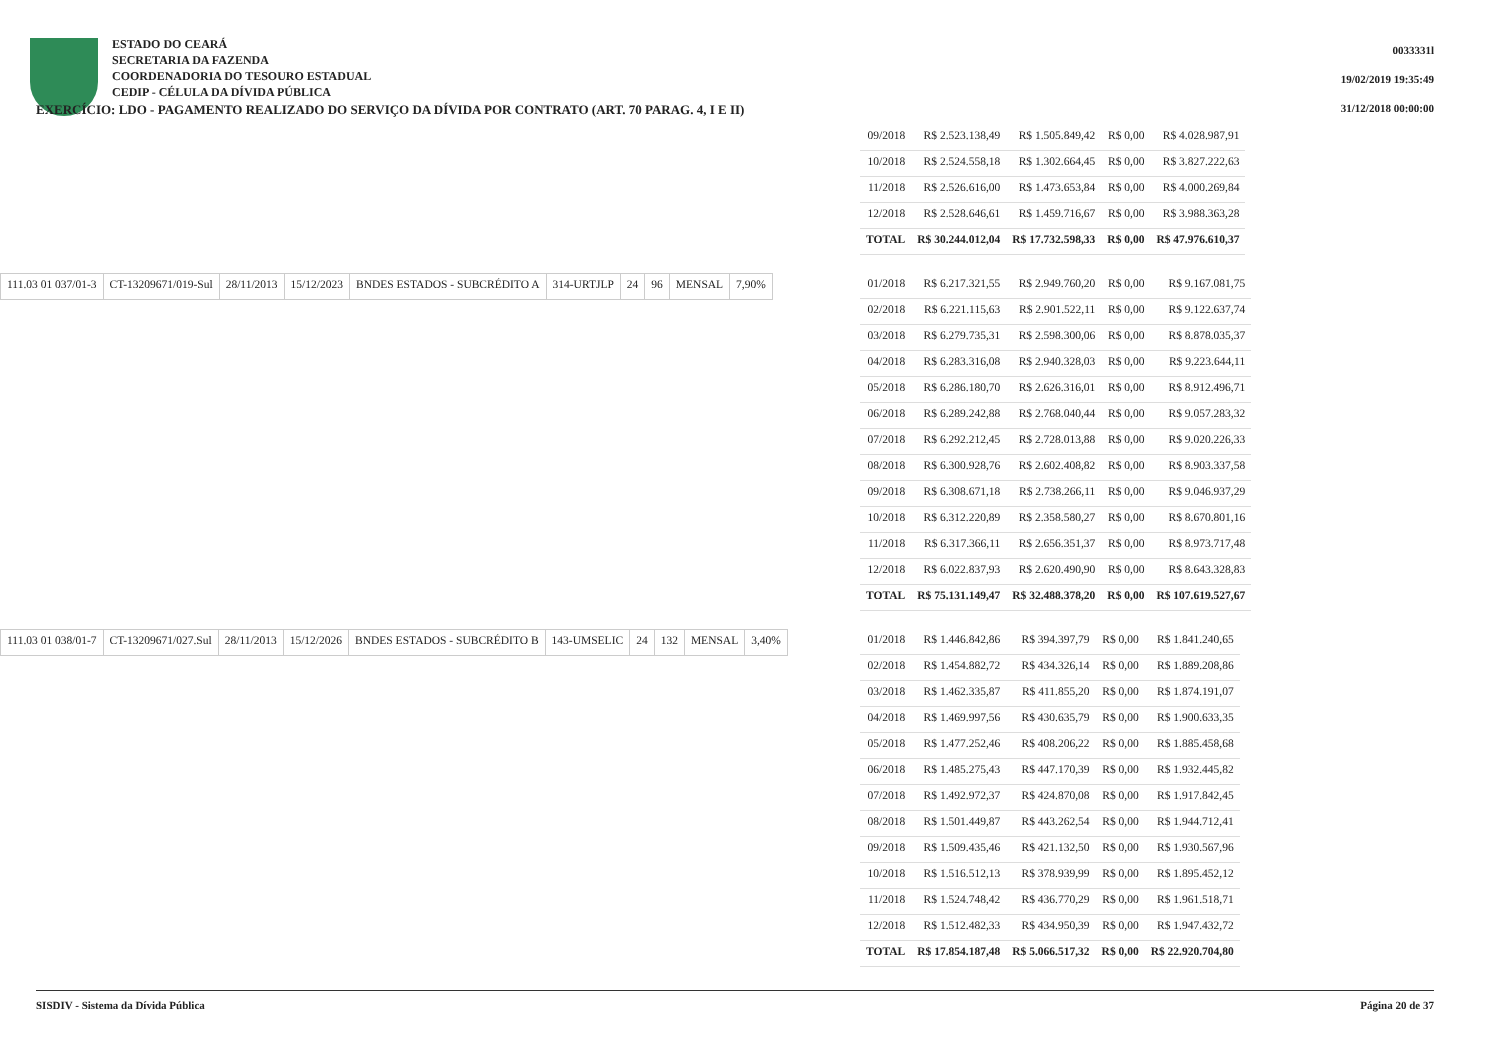ESTADO DO CEARÁ
SECRETARIA DA FAZENDA
COORDENADORIA DO TESOURO ESTADUAL
CEDIP - CÉLULA DA DÍVIDA PÚBLICA
EXERCÍCIO: LDO - PAGAMENTO REALIZADO DO SERVIÇO DA DÍVIDA POR CONTRATO (ART. 70 PARAG. 4, I E II)
0033331l
19/02/2019 19:35:49
31/12/2018 00:00:00
| 09/2018 | R$ 2.523.138,49 | R$ 1.505.849,42 | R$ 0,00 | R$ 4.028.987,91 |
| 10/2018 | R$ 2.524.558,18 | R$ 1.302.664,45 | R$ 0,00 | R$ 3.827.222,63 |
| 11/2018 | R$ 2.526.616,00 | R$ 1.473.653,84 | R$ 0,00 | R$ 4.000.269,84 |
| 12/2018 | R$ 2.528.646,61 | R$ 1.459.716,67 | R$ 0,00 | R$ 3.988.363,28 |
| TOTAL | R$ 30.244.012,04 | R$ 17.732.598,33 | R$ 0,00 | R$ 47.976.610,37 |
| 111.03 01 037/01-3 | CT-13209671/019-Sul | 28/11/2013 | 15/12/2023 | BNDES ESTADOS - SUBCRÉDITO A | 314-URTJLP | 24 | 96 | MENSAL | 7,90% |
| 01/2018 | R$ 6.217.321,55 | R$ 2.949.760,20 | R$ 0,00 | R$ 9.167.081,75 |
| 02/2018 | R$ 6.221.115,63 | R$ 2.901.522,11 | R$ 0,00 | R$ 9.122.637,74 |
| 03/2018 | R$ 6.279.735,31 | R$ 2.598.300,06 | R$ 0,00 | R$ 8.878.035,37 |
| 04/2018 | R$ 6.283.316,08 | R$ 2.940.328,03 | R$ 0,00 | R$ 9.223.644,11 |
| 05/2018 | R$ 6.286.180,70 | R$ 2.626.316,01 | R$ 0,00 | R$ 8.912.496,71 |
| 06/2018 | R$ 6.289.242,88 | R$ 2.768.040,44 | R$ 0,00 | R$ 9.057.283,32 |
| 07/2018 | R$ 6.292.212,45 | R$ 2.728.013,88 | R$ 0,00 | R$ 9.020.226,33 |
| 08/2018 | R$ 6.300.928,76 | R$ 2.602.408,82 | R$ 0,00 | R$ 8.903.337,58 |
| 09/2018 | R$ 6.308.671,18 | R$ 2.738.266,11 | R$ 0,00 | R$ 9.046.937,29 |
| 10/2018 | R$ 6.312.220,89 | R$ 2.358.580,27 | R$ 0,00 | R$ 8.670.801,16 |
| 11/2018 | R$ 6.317.366,11 | R$ 2.656.351,37 | R$ 0,00 | R$ 8.973.717,48 |
| 12/2018 | R$ 6.022.837,93 | R$ 2.620.490,90 | R$ 0,00 | R$ 8.643.328,83 |
| TOTAL | R$ 75.131.149,47 | R$ 32.488.378,20 | R$ 0,00 | R$ 107.619.527,67 |
| 111.03 01 038/01-7 | CT-13209671/027.Sul | 28/11/2013 | 15/12/2026 | BNDES ESTADOS - SUBCRÉDITO B | 143-UMSELIC | 24 | 132 | MENSAL | 3,40% |
| 01/2018 | R$ 1.446.842,86 | R$ 394.397,79 | R$ 0,00 | R$ 1.841.240,65 |
| 02/2018 | R$ 1.454.882,72 | R$ 434.326,14 | R$ 0,00 | R$ 1.889.208,86 |
| 03/2018 | R$ 1.462.335,87 | R$ 411.855,20 | R$ 0,00 | R$ 1.874.191,07 |
| 04/2018 | R$ 1.469.997,56 | R$ 430.635,79 | R$ 0,00 | R$ 1.900.633,35 |
| 05/2018 | R$ 1.477.252,46 | R$ 408.206,22 | R$ 0,00 | R$ 1.885.458,68 |
| 06/2018 | R$ 1.485.275,43 | R$ 447.170,39 | R$ 0,00 | R$ 1.932.445,82 |
| 07/2018 | R$ 1.492.972,37 | R$ 424.870,08 | R$ 0,00 | R$ 1.917.842,45 |
| 08/2018 | R$ 1.501.449,87 | R$ 443.262,54 | R$ 0,00 | R$ 1.944.712,41 |
| 09/2018 | R$ 1.509.435,46 | R$ 421.132,50 | R$ 0,00 | R$ 1.930.567,96 |
| 10/2018 | R$ 1.516.512,13 | R$ 378.939,99 | R$ 0,00 | R$ 1.895.452,12 |
| 11/2018 | R$ 1.524.748,42 | R$ 436.770,29 | R$ 0,00 | R$ 1.961.518,71 |
| 12/2018 | R$ 1.512.482,33 | R$ 434.950,39 | R$ 0,00 | R$ 1.947.432,72 |
| TOTAL | R$ 17.854.187,48 | R$ 5.066.517,32 | R$ 0,00 | R$ 22.920.704,80 |
SISDIV - Sistema da Dívida Pública Página 20 de 37